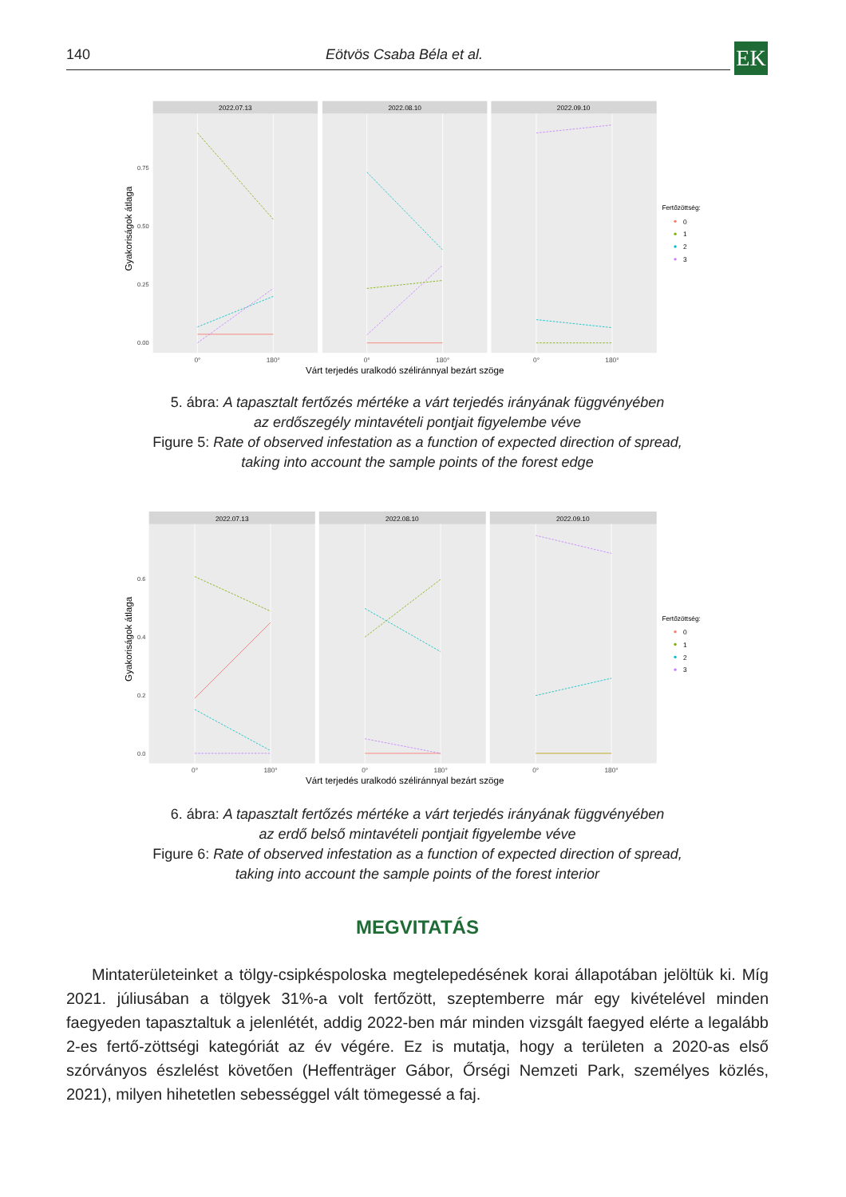140 Eötvös Csaba Béla et al. EK
Gyakoriságok átlaga
0.75
0.50
0.25
0.00
2022.07.13
2022.08.10
2022.09.10
0°
180°
0°
180°
0°
180°
Várt terjedés uralkodó széliránnyal bezárt szöge
Fertőzöttség:
0
1
2
3
5. ábra: A tapasztalt fertőzés mértéke a várt terjedés irányának függvényében
az erdőszegély mintavételi pontjait figyelembe véve
Figure 5: Rate of observed infestation as a function of expected direction of spread,
taking into account the sample points of the forest edge
Gyakoriságok átlaga
0.6
0.4
0.2
0.0
2022.07.13
2022.08.10
2022.09.10
0°
180°
0°
180°
0°
180°
Várt terjedés uralkodó széliránnyal bezárt szöge
Fertőzöttség:
0
1
2
3
6. ábra: A tapasztalt fertőzés mértéke a várt terjedés irányának függvényében
az erdő belső mintavételi pontjait figyelembe véve
Figure 6: Rate of observed infestation as a function of expected direction of spread,
taking into account the sample points of the forest interior
MEGVITATÁS
Mintaterületeinket a tölgy-csipkéspoloska megtelepedésének korai állapotában jelöltük ki. Míg 2021. júliusában a tölgyek 31%-a volt fertőzött, szeptemberre már egy kivételével minden faegyeden tapasztaltuk a jelenlétét, addig 2022-ben már minden vizsgált faegyed elérte a legalább 2-es fertő-zöttségi kategóriát az év végére. Ez is mutatja, hogy a területen a 2020-as első szórványos észlelést követően (Heffenträger Gábor, Őrségi Nemzeti Park, személyes közlés, 2021), milyen hihetetlen sebességgel vált tömegessé a faj.